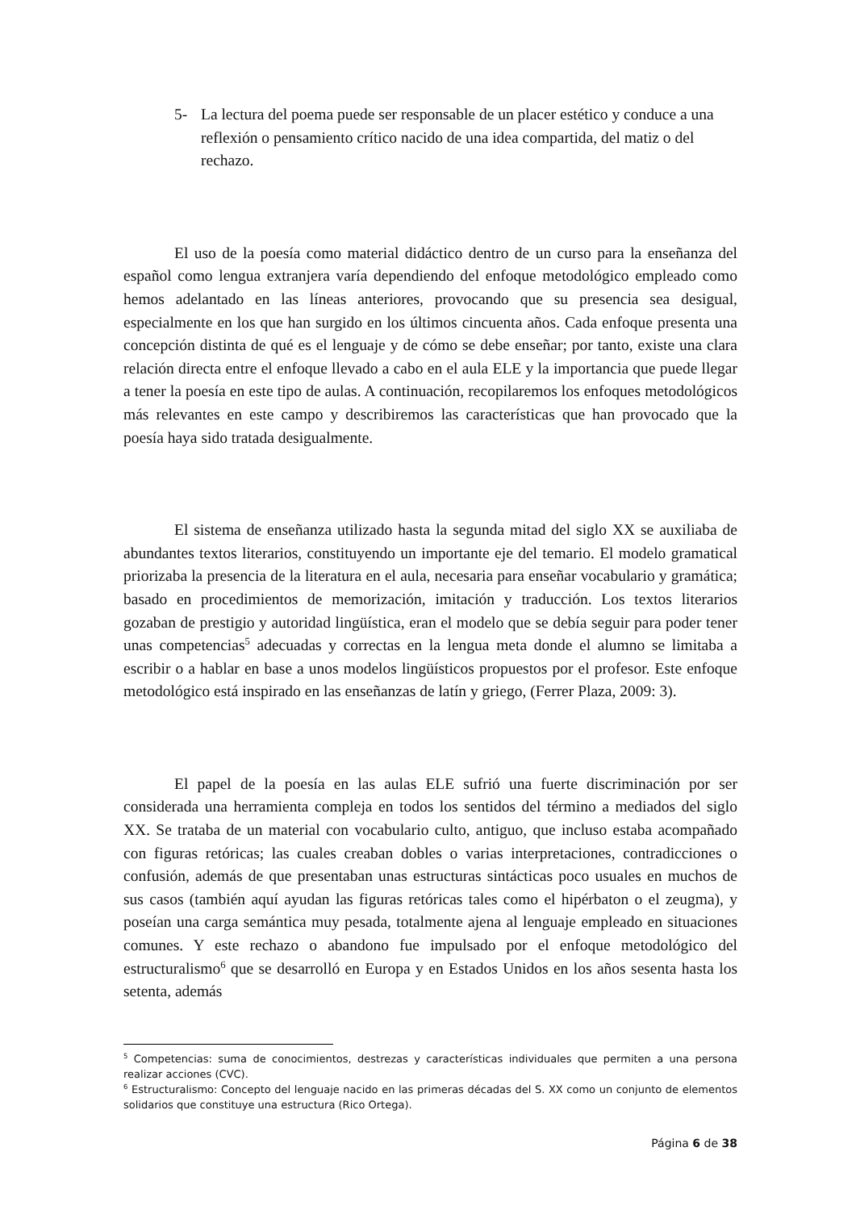5- La lectura del poema puede ser responsable de un placer estético y conduce a una reflexión o pensamiento crítico nacido de una idea compartida, del matiz o del rechazo.
El uso de la poesía como material didáctico dentro de un curso para la enseñanza del español como lengua extranjera varía dependiendo del enfoque metodológico empleado como hemos adelantado en las líneas anteriores, provocando que su presencia sea desigual, especialmente en los que han surgido en los últimos cincuenta años. Cada enfoque presenta una concepción distinta de qué es el lenguaje y de cómo se debe enseñar; por tanto, existe una clara relación directa entre el enfoque llevado a cabo en el aula ELE y la importancia que puede llegar a tener la poesía en este tipo de aulas. A continuación, recopilaremos los enfoques metodológicos más relevantes en este campo y describiremos las características que han provocado que la poesía haya sido tratada desigualmente.
El sistema de enseñanza utilizado hasta la segunda mitad del siglo XX se auxiliaba de abundantes textos literarios, constituyendo un importante eje del temario. El modelo gramatical priorizaba la presencia de la literatura en el aula, necesaria para enseñar vocabulario y gramática; basado en procedimientos de memorización, imitación y traducción. Los textos literarios gozaban de prestigio y autoridad lingüística, eran el modelo que se debía seguir para poder tener unas competencias<sup>5</sup> adecuadas y correctas en la lengua meta donde el alumno se limitaba a escribir o a hablar en base a unos modelos lingüísticos propuestos por el profesor. Este enfoque metodológico está inspirado en las enseñanzas de latín y griego, (Ferrer Plaza, 2009: 3).
El papel de la poesía en las aulas ELE sufrió una fuerte discriminación por ser considerada una herramienta compleja en todos los sentidos del término a mediados del siglo XX. Se trataba de un material con vocabulario culto, antiguo, que incluso estaba acompañado con figuras retóricas; las cuales creaban dobles o varias interpretaciones, contradicciones o confusión, además de que presentaban unas estructuras sintácticas poco usuales en muchos de sus casos (también aquí ayudan las figuras retóricas tales como el hipérbaton o el zeugma), y poseían una carga semántica muy pesada, totalmente ajena al lenguaje empleado en situaciones comunes. Y este rechazo o abandono fue impulsado por el enfoque metodológico del estructuralismo<sup>6</sup> que se desarrolló en Europa y en Estados Unidos en los años sesenta hasta los setenta, además
<sup>5</sup> Competencias: suma de conocimientos, destrezas y características individuales que permiten a una persona realizar acciones (CVC).
<sup>6</sup> Estructuralismo: Concepto del lenguaje nacido en las primeras décadas del S. XX como un conjunto de elementos solidarios que constituye una estructura (Rico Ortega).
Página 6 de 38